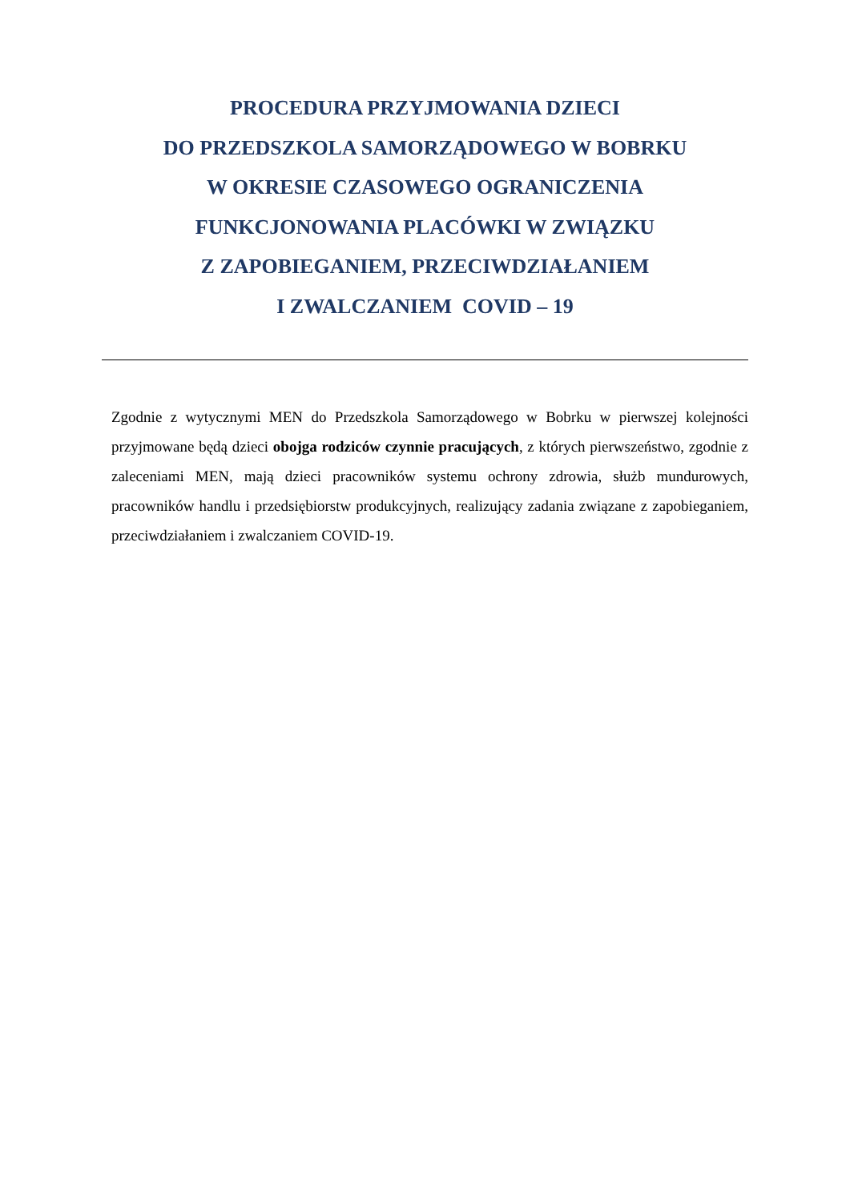PROCEDURA PRZYJMOWANIA DZIECI
DO PRZEDSZKOLA SAMORZĄDOWEGO W BOBRKU
W OKRESIE CZASOWEGO OGRANICZENIA
FUNKCJONOWANIA PLACÓWKI W ZWIĄZKU
Z ZAPOBIEGANIEM, PRZECIWDZIAŁANIEM
I ZWALCZANIEM COVID – 19
Zgodnie z wytycznymi MEN do Przedszkola Samorządowego w Bobrku w pierwszej kolejności przyjmowane będą dzieci obojga rodziców czynnie pracujących, z których pierwszeństwo, zgodnie z zaleceniami MEN, mają dzieci pracowników systemu ochrony zdrowia, służb mundurowych, pracowników handlu i przedsiębiorstw produkcyjnych, realizujący zadania związane z zapobieganiem, przeciwdziałaniem i zwalczaniem COVID-19.